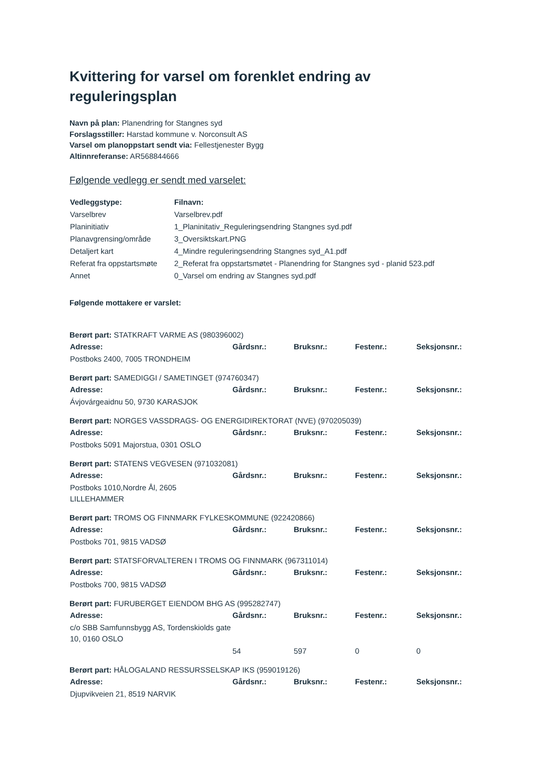Kvittering for varsel om forenklet endring av reguleringsplan
Navn på plan: Planendring for Stangnes syd
Forslagsstiller: Harstad kommune v. Norconsult AS
Varsel om planoppstart sendt via: Fellestjenester Bygg
Altinnreferanse: AR568844666
Følgende vedlegg er sendt med varselet:
| Vedleggstype: | Filnavn: |
| --- | --- |
| Varselbrev | Varselbrev.pdf |
| Planinitiativ | 1_Planinitativ_Reguleringsendring Stangnes syd.pdf |
| Planavgrensing/område | 3_Oversiktskart.PNG |
| Detaljert kart | 4_Mindre reguleringsendring Stangnes syd_A1.pdf |
| Referat fra oppstartsmøte | 2_Referat fra oppstartsmøtet - Planendring for Stangnes syd - planid 523.pdf |
| Annet | 0_Varsel om endring av Stangnes syd.pdf |
Følgende mottakere er varslet:
Berørt part: STATKRAFT VARME AS (980396002)
| Adresse: | Gårdsnr.: | Bruksnr.: | Festenr.: | Seksjonsnr.: |
| --- | --- | --- | --- | --- |
| Postboks 2400, 7005 TRONDHEIM | | | | |
Berørt part: SAMEDIGGI / SAMETINGET (974760347)
| Adresse: | Gårdsnr.: | Bruksnr.: | Festenr.: | Seksjonsnr.: |
| --- | --- | --- | --- | --- |
| Ávjovárgeaidnu 50, 9730 KARASJOK | | | | |
Berørt part: NORGES VASSDRAGS- OG ENERGIDIREKTORAT (NVE) (970205039)
| Adresse: | Gårdsnr.: | Bruksnr.: | Festenr.: | Seksjonsnr.: |
| --- | --- | --- | --- | --- |
| Postboks 5091 Majorstua, 0301 OSLO | | | | |
Berørt part: STATENS VEGVESEN (971032081)
| Adresse: | Gårdsnr.: | Bruksnr.: | Festenr.: | Seksjonsnr.: |
| --- | --- | --- | --- | --- |
| Postboks 1010,Nordre Ål, 2605 LILLEHAMMER | | | | |
Berørt part: TROMS OG FINNMARK FYLKESKOMMUNE (922420866)
| Adresse: | Gårdsnr.: | Bruksnr.: | Festenr.: | Seksjonsnr.: |
| --- | --- | --- | --- | --- |
| Postboks 701, 9815 VADSØ | | | | |
Berørt part: STATSFORVALTEREN I TROMS OG FINNMARK (967311014)
| Adresse: | Gårdsnr.: | Bruksnr.: | Festenr.: | Seksjonsnr.: |
| --- | --- | --- | --- | --- |
| Postboks 700, 9815 VADSØ | | | | |
Berørt part: FURUBERGET EIENDOM BHG AS (995282747)
| Adresse: | Gårdsnr.: | Bruksnr.: | Festenr.: | Seksjonsnr.: |
| --- | --- | --- | --- | --- |
| c/o SBB Samfunnsbygg AS, Tordenskiolds gate 10, 0160 OSLO | | | | |
| | 54 | 597 | 0 | 0 |
Berørt part: HÅLOGALAND RESSURSSELSKAP IKS (959019126)
| Adresse: | Gårdsnr.: | Bruksnr.: | Festenr.: | Seksjonsnr.: |
| --- | --- | --- | --- | --- |
| Djupvikveien 21, 8519 NARVIK | | | | |